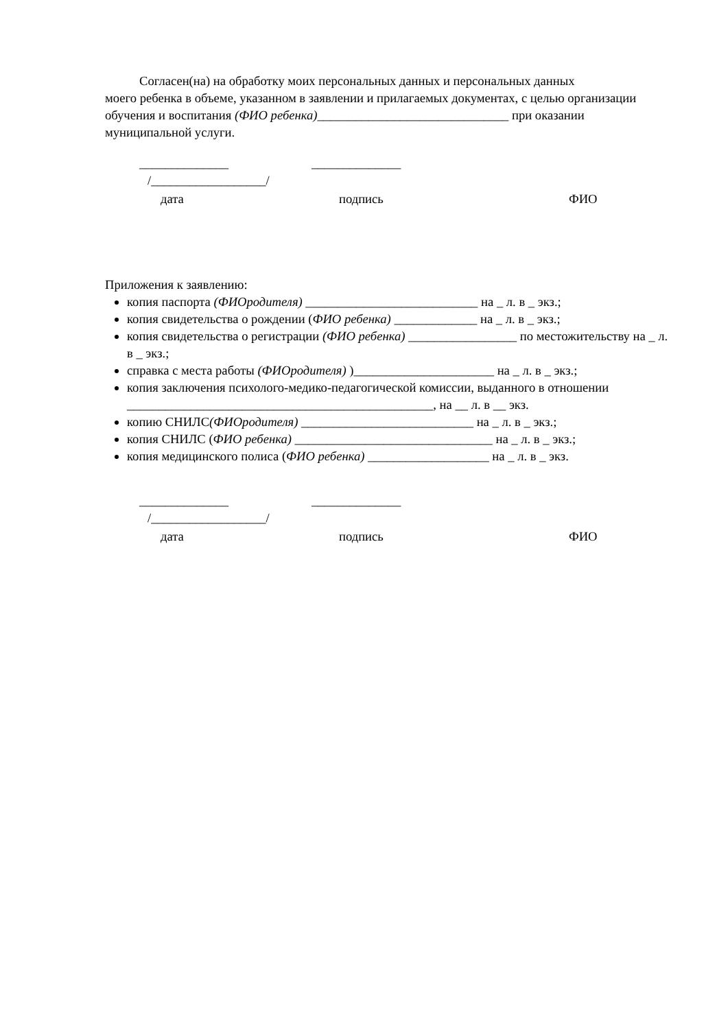Согласен(на) на обработку моих персональных данных и персональных данных
моего ребенка в объеме, указанном в заявлении и прилагаемых документах, с целью организации обучения и воспитания (ФИО ребенка)______________________________ при оказании муниципальной услуги.
______________ ______________
/__________________/
дата подпись ФИО
Приложения к заявлению:
копия паспорта (ФИОродителя) ___________________________ на _ л. в _ экз.;
копия свидетельства о рождении (ФИО ребенка) _____________ на _ л. в _ экз.;
копия свидетельства о регистрации (ФИО ребенка) _________________ по местожительству на _ л. в _ экз.;
справка с места работы (ФИОродителя) )______________________ на _ л. в _ экз.;
копия заключения психолого-медико-педагогической комиссии, выданного в отношении ________________________________________________, на __ л. в __ экз.
копию СНИЛС(ФИОродителя) ___________________________ на _ л. в _ экз.;
копия СНИЛС (ФИО ребенка) _______________________________ на _ л. в _ экз.;
копия медицинского полиса (ФИО ребенка) ___________________ на _ л. в _ экз.
______________ ______________
/__________________/
дата подпись ФИО